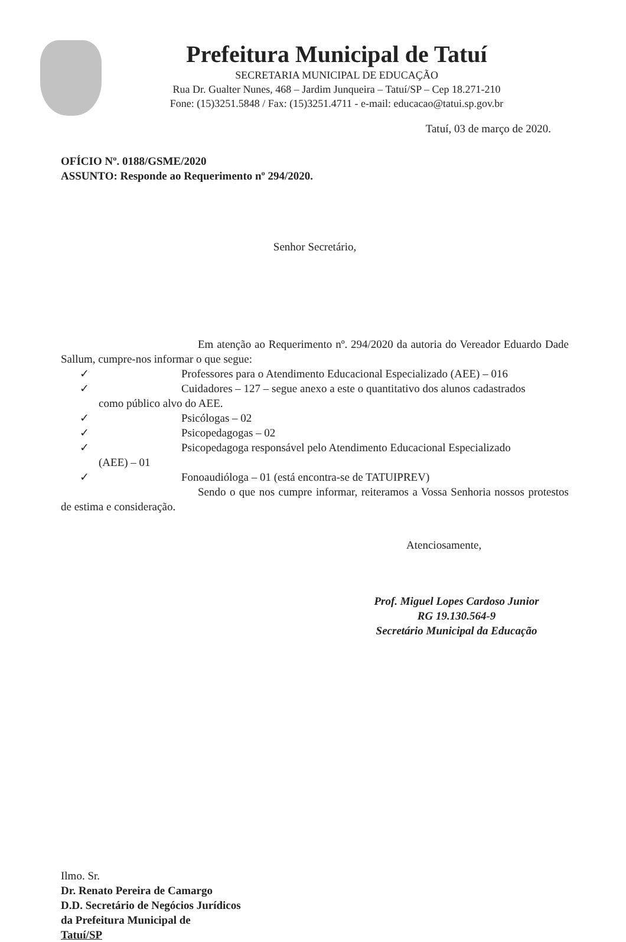Prefeitura Municipal de Tatuí
SECRETARIA MUNICIPAL DE EDUCAÇÃO
Rua Dr. Gualter Nunes, 468 – Jardim Junqueira – Tatuí/SP – Cep 18.271-210
Fone: (15)3251.5848 / Fax: (15)3251.4711 - e-mail: educacao@tatui.sp.gov.br
Tatuí, 03 de março de 2020.
OFÍCIO Nº. 0188/GSME/2020
ASSUNTO: Responde ao Requerimento nº 294/2020.
Senhor Secretário,
Em atenção ao Requerimento nº. 294/2020 da autoria do Vereador Eduardo Dade Sallum, cumpre-nos informar o que segue:
✓ Professores para o Atendimento Educacional Especializado (AEE) – 016
✓ Cuidadores – 127 – segue anexo a este o quantitativo dos alunos cadastrados
como público alvo do AEE.
✓ Psicólogas – 02
✓ Psicopedagogas – 02
✓ Psicopedagoga responsável pelo Atendimento Educacional Especializado
(AEE) – 01
✓ Fonoaudióloga – 01 (está encontra-se de TATUIPREV)
Sendo o que nos cumpre informar, reiteramos a Vossa Senhoria nossos protestos de estima e consideração.
Atenciosamente,
Prof. Miguel Lopes Cardoso Junior
RG 19.130.564-9
Secretário Municipal da Educação
Ilmo. Sr.
Dr. Renato Pereira de Camargo
D.D. Secretário de Negócios Jurídicos
da Prefeitura Municipal de
Tatuí/SP